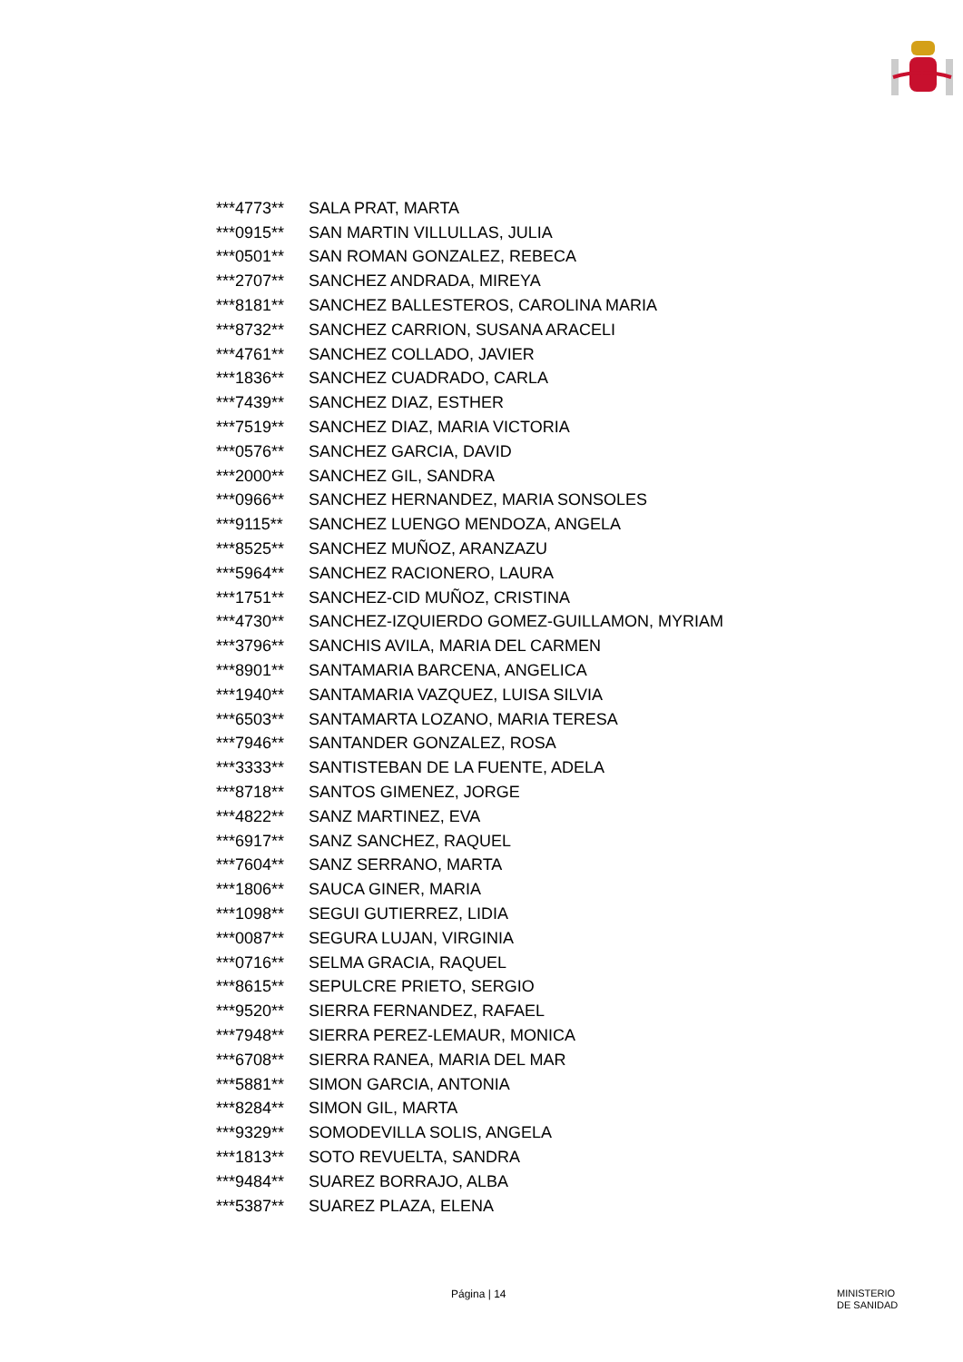| ***4773** | SALA PRAT, MARTA |
| ***0915** | SAN MARTIN VILLULLAS, JULIA |
| ***0501** | SAN ROMAN GONZALEZ, REBECA |
| ***2707** | SANCHEZ ANDRADA, MIREYA |
| ***8181** | SANCHEZ BALLESTEROS, CAROLINA MARIA |
| ***8732** | SANCHEZ CARRION, SUSANA ARACELI |
| ***4761** | SANCHEZ COLLADO, JAVIER |
| ***1836** | SANCHEZ CUADRADO, CARLA |
| ***7439** | SANCHEZ DIAZ, ESTHER |
| ***7519** | SANCHEZ DIAZ, MARIA VICTORIA |
| ***0576** | SANCHEZ GARCIA, DAVID |
| ***2000** | SANCHEZ GIL, SANDRA |
| ***0966** | SANCHEZ HERNANDEZ, MARIA SONSOLES |
| ***9115** | SANCHEZ LUENGO MENDOZA, ANGELA |
| ***8525** | SANCHEZ MUÑOZ, ARANZAZU |
| ***5964** | SANCHEZ RACIONERO, LAURA |
| ***1751** | SANCHEZ-CID MUÑOZ, CRISTINA |
| ***4730** | SANCHEZ-IZQUIERDO GOMEZ-GUILLAMON, MYRIAM |
| ***3796** | SANCHIS AVILA, MARIA DEL CARMEN |
| ***8901** | SANTAMARIA BARCENA, ANGELICA |
| ***1940** | SANTAMARIA VAZQUEZ, LUISA SILVIA |
| ***6503** | SANTAMARTA LOZANO, MARIA TERESA |
| ***7946** | SANTANDER GONZALEZ, ROSA |
| ***3333** | SANTISTEBAN DE LA FUENTE, ADELA |
| ***8718** | SANTOS GIMENEZ, JORGE |
| ***4822** | SANZ MARTINEZ, EVA |
| ***6917** | SANZ SANCHEZ, RAQUEL |
| ***7604** | SANZ SERRANO, MARTA |
| ***1806** | SAUCA GINER, MARIA |
| ***1098** | SEGUI GUTIERREZ, LIDIA |
| ***0087** | SEGURA LUJAN, VIRGINIA |
| ***0716** | SELMA GRACIA, RAQUEL |
| ***8615** | SEPULCRE PRIETO, SERGIO |
| ***9520** | SIERRA FERNANDEZ, RAFAEL |
| ***7948** | SIERRA PEREZ-LEMAUR, MONICA |
| ***6708** | SIERRA RANEA, MARIA DEL MAR |
| ***5881** | SIMON GARCIA, ANTONIA |
| ***8284** | SIMON GIL, MARTA |
| ***9329** | SOMODEVILLA SOLIS, ANGELA |
| ***1813** | SOTO REVUELTA, SANDRA |
| ***9484** | SUAREZ BORRAJO, ALBA |
| ***5387** | SUAREZ PLAZA, ELENA |
Página | 14 MINISTERIO
DE SANIDAD